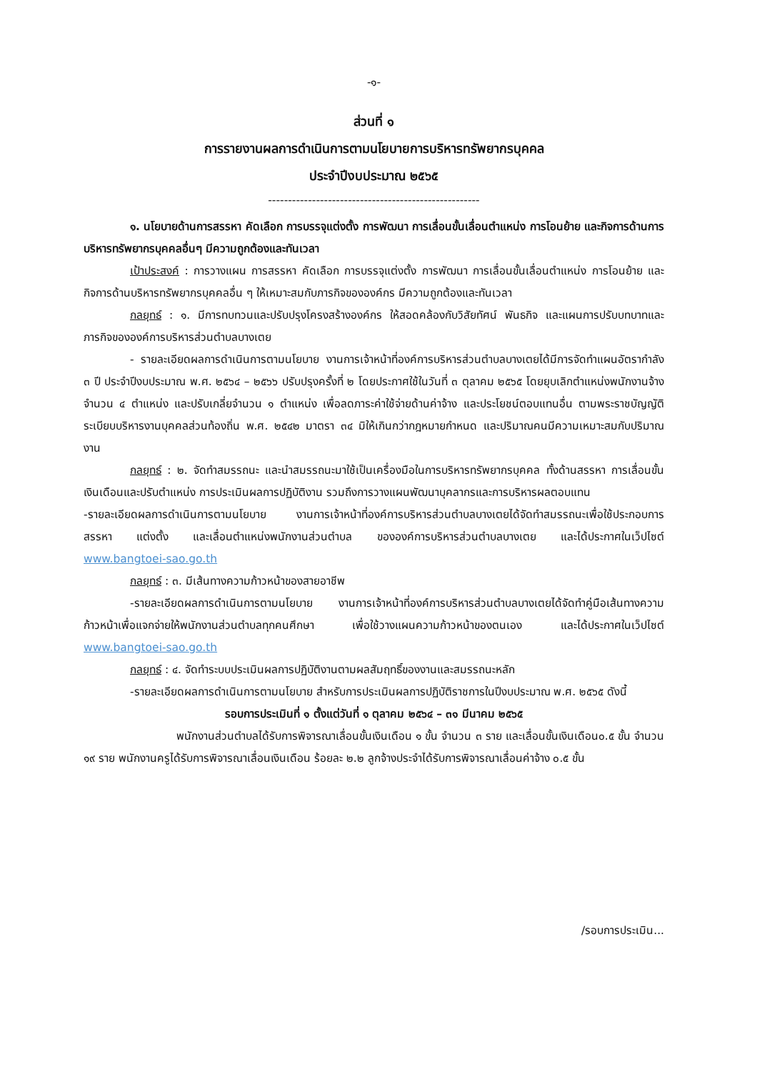-๑-
ส่วนที่ ๑
การรายงานผลการดำเนินการตามนโยบายการบริหารทรัพยากรบุคคล
ประจำปีงบประมาณ ๒๕๖๕
-----------------------------------------------------
๑. นโยบายด้านการสรรหา คัดเลือก การบรรจุแต่งตั้ง การพัฒนา การเลื่อนขั้นเลื่อนตำแหน่ง การโอนย้าย และกิจการด้านการบริหารทรัพยากรบุคคลอื่นๆ มีความถูกต้องและทันเวลา
เป้าประสงค์ : การวางแผน การสรรหา คัดเลือก การบรรจุแต่งตั้ง การพัฒนา การเลื่อนขั้นเลื่อนตำแหน่ง การโอนย้าย และกิจการด้านบริหารทรัพยากรบุคคลอื่น ๆ ให้เหมาะสมกับภารกิจขององค์กร มีความถูกต้องและทันเวลา
กลยุทธ์ : ๑. มีการทบทวนและปรับปรุงโครงสร้างองค์กร ให้สอดคล้องกับวิสัยทัศน์ พันธกิจ และแผนการปรับบทบาทและภารกิจขององค์การบริหารส่วนตำบลบางเตย
- รายละเอียดผลการดำเนินการตามนโยบาย งานการเจ้าหน้าที่องค์การบริหารส่วนตำบลบางเตยได้มีการจัดทำแผนอัตรากำลัง ๓ ปี ประจำปีงบประมาณ พ.ศ. ๒๕๖๔ – ๒๕๖๖ ปรับปรุงครั้งที่ ๒ โดยประกาศใช้ในวันที่ ๓ ตุลาคม ๒๕๖๕ โดยยุบเลิกตำแหน่งพนักงานจ้างจำนวน ๔ ตำแหน่ง และปรับเกลี่ยจำนวน ๑ ตำแหน่ง เพื่อลดภาระค่าใช้จ่ายด้านค่าจ้าง และประโยชน์ตอบแทนอื่น ตามพระราชบัญญัติระเบียบบริหารงานบุคคลส่วนท้องถิ่น พ.ศ. ๒๕๔๒ มาตรา ๓๔ มิให้เกินกว่ากฎหมายกำหนด และปริมาณคนมีความเหมาะสมกับปริมาณงาน
กลยุทธ์ : ๒. จัดทำสมรรถนะ และนำสมรรถนะมาใช้เป็นเครื่องมือในการบริหารทรัพยากรบุคคล ทั้งด้านสรรหา การเลื่อนขั้นเงินเดือนและปรับตำแหน่ง การประเมินผลการปฏิบัติงาน รวมถึงการวางแผนพัฒนาบุคลากรและการบริหารผลตอบแทน
-รายละเอียดผลการดำเนินการตามนโยบาย งานการเจ้าหน้าที่องค์การบริหารส่วนตำบลบางเตยได้จัดทำสมรรถนะเพื่อใช้ประกอบการสรรหา แต่งตั้ง และเลื่อนตำแหน่งพนักงานส่วนตำบล ขององค์การบริหารส่วนตำบลบางเตย และได้ประกาศในเว็ปไซต์ www.bangtoei-sao.go.th
กลยุทธ์ : ๓. มีเส้นทางความก้าวหน้าของสายอาชีพ
-รายละเอียดผลการดำเนินการตามนโยบาย งานการเจ้าหน้าที่องค์การบริหารส่วนตำบลบางเตยได้จัดทำคู่มือเส้นทางความก้าวหน้าเพื่อแจกจ่ายให้พนักงานส่วนตำบลทุกคนศึกษา เพื่อใช้วางแผนความก้าวหน้าของตนเอง และได้ประกาศในเว็ปไซต์ www.bangtoei-sao.go.th
กลยุทธ์ : ๔. จัดทำระบบประเมินผลการปฏิบัติงานตามผลสัมฤทธิ์ของงานและสมรรถนะหลัก
-รายละเอียดผลการดำเนินการตามนโยบาย สำหรับการประเมินผลการปฏิบัติราชการในปีงบประมาณ พ.ศ. ๒๕๖๕ ดังนี้
รอบการประเมินที่ ๑ ตั้งแต่วันที่ ๑ ตุลาคม ๒๕๖๔ – ๓๑ มีนาคม ๒๕๖๕
พนักงานส่วนตำบลได้รับการพิจารณาเลื่อนขั้นเงินเดือน ๑ ขั้น จำนวน ๓ ราย และเลื่อนขั้นเงินเดือน๐.๕ ขั้น จำนวน ๑๙ ราย พนักงานครูได้รับการพิจารณาเลื่อนเงินเดือน ร้อยละ ๒.๒ ลูกจ้างประจำได้รับการพิจารณาเลื่อนค่าจ้าง ๐.๕ ขั้น
/รอบการประเมิน...